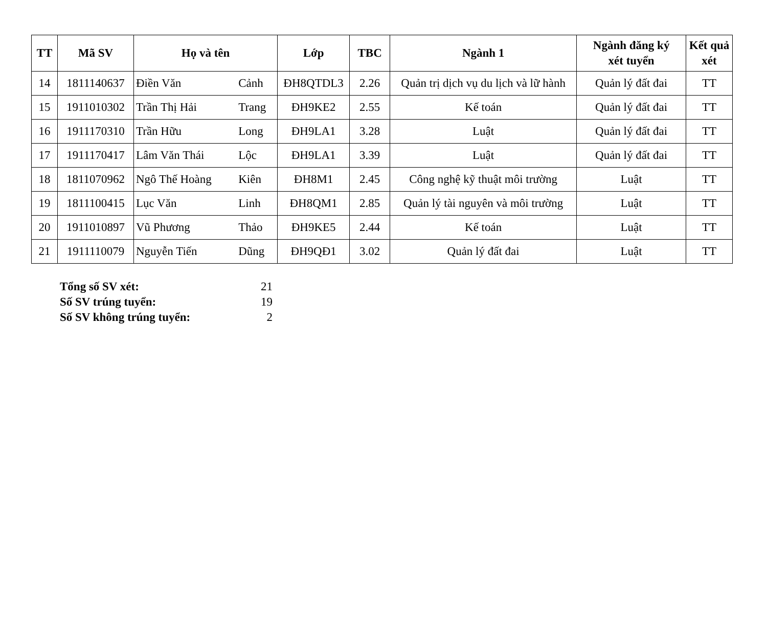| TT | Mã SV | Họ và tên | | Lớp | TBC | Ngành 1 | Ngành đăng ký xét tuyển | Kết quả xét |
| --- | --- | --- | --- | --- | --- | --- | --- | --- |
| 14 | 1811140637 | Điền Văn | Cảnh | ĐH8QTDL3 | 2.26 | Quản trị dịch vụ du lịch và lữ hành | Quản lý đất đai | TT |
| 15 | 1911010302 | Trần Thị Hải | Trang | ĐH9KE2 | 2.55 | Kế toán | Quản lý đất đai | TT |
| 16 | 1911170310 | Trần Hữu | Long | ĐH9LA1 | 3.28 | Luật | Quản lý đất đai | TT |
| 17 | 1911170417 | Lâm Văn Thái | Lộc | ĐH9LA1 | 3.39 | Luật | Quản lý đất đai | TT |
| 18 | 1811070962 | Ngô Thế Hoàng | Kiên | ĐH8M1 | 2.45 | Công nghệ kỹ thuật môi trường | Luật | TT |
| 19 | 1811100415 | Lục Văn | Linh | ĐH8QM1 | 2.85 | Quản lý tài nguyên và môi trường | Luật | TT |
| 20 | 1911010897 | Vũ Phương | Thảo | ĐH9KE5 | 2.44 | Kế toán | Luật | TT |
| 21 | 1911110079 | Nguyễn Tiến | Dũng | ĐH9QĐ1 | 3.02 | Quản lý đất đai | Luật | TT |
Tổng số SV xét: 21
Số SV trúng tuyển: 19
Số SV không trúng tuyển: 2